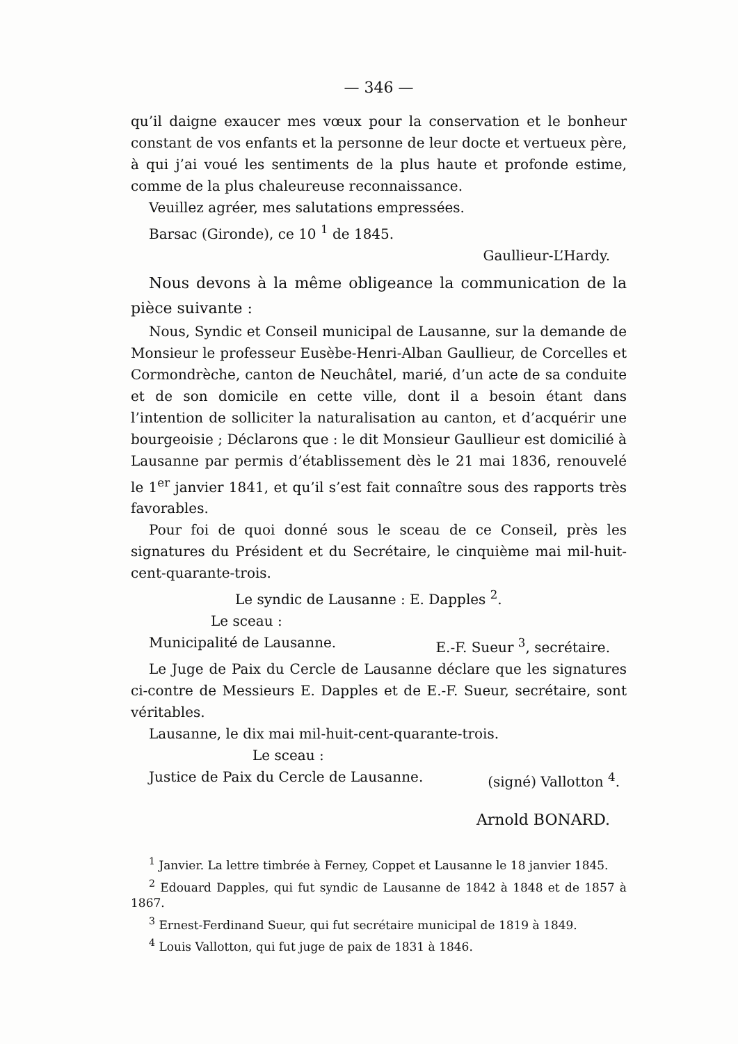— 346 —
qu’il daigne exaucer mes vœux pour la conservation et le bonheur constant de vos enfants et la personne de leur docte et vertueux père, à qui j’ai voué les sentiments de la plus haute et profonde estime, comme de la plus chaleureuse reconnaissance.
Veuillez agréer, mes salutations empressées.
Barsac (Gironde), ce 10 <sup>1</sup> de 1845.
Gaullieur-L’Hardy.
Nous devons à la même obligeance la communication de la pièce suivante :
Nous, Syndic et Conseil municipal de Lausanne, sur la demande de Monsieur le professeur Eusèbe-Henri-Alban Gaullieur, de Corcelles et Cormondrèche, canton de Neuchâtel, marié, d’un acte de sa conduite et de son domicile en cette ville, dont il a besoin étant dans l’intention de solliciter la naturalisation au canton, et d’acquérir une bourgeoisie ; Déclarons que : le dit Monsieur Gaullieur est domicilié à Lausanne par permis d’établissement dès le 21 mai 1836, renouvelé le 1<sup>er</sup> janvier 1841, et qu’il s’est fait connaître sous des rapports très favorables.
Pour foi de quoi donné sous le sceau de ce Conseil, près les signatures du Président et du Secrétaire, le cinquième mai mil-huit-cent-quarante-trois.
Le syndic de Lausanne : E. Dapples <sup>2</sup>.
Le sceau :
Municipalité de Lausanne. E.-F. Sueur <sup>3</sup>, secrétaire.
Le Juge de Paix du Cercle de Lausanne déclare que les signatures ci-contre de Messieurs E. Dapples et de E.-F. Sueur, secrétaire, sont véritables.
Lausanne, le dix mai mil-huit-cent-quarante-trois.
Le sceau :
Justice de Paix du Cercle de Lausanne. (signé) Vallotton <sup>4</sup>.
Arnold BONARD.
<sup>1</sup> Janvier. La lettre timbrée à Ferney, Coppet et Lausanne le 18 janvier 1845.
<sup>2</sup> Edouard Dapples, qui fut syndic de Lausanne de 1842 à 1848 et de 1857 à 1867.
<sup>3</sup> Ernest-Ferdinand Sueur, qui fut secrétaire municipal de 1819 à 1849.
<sup>4</sup> Louis Vallotton, qui fut juge de paix de 1831 à 1846.